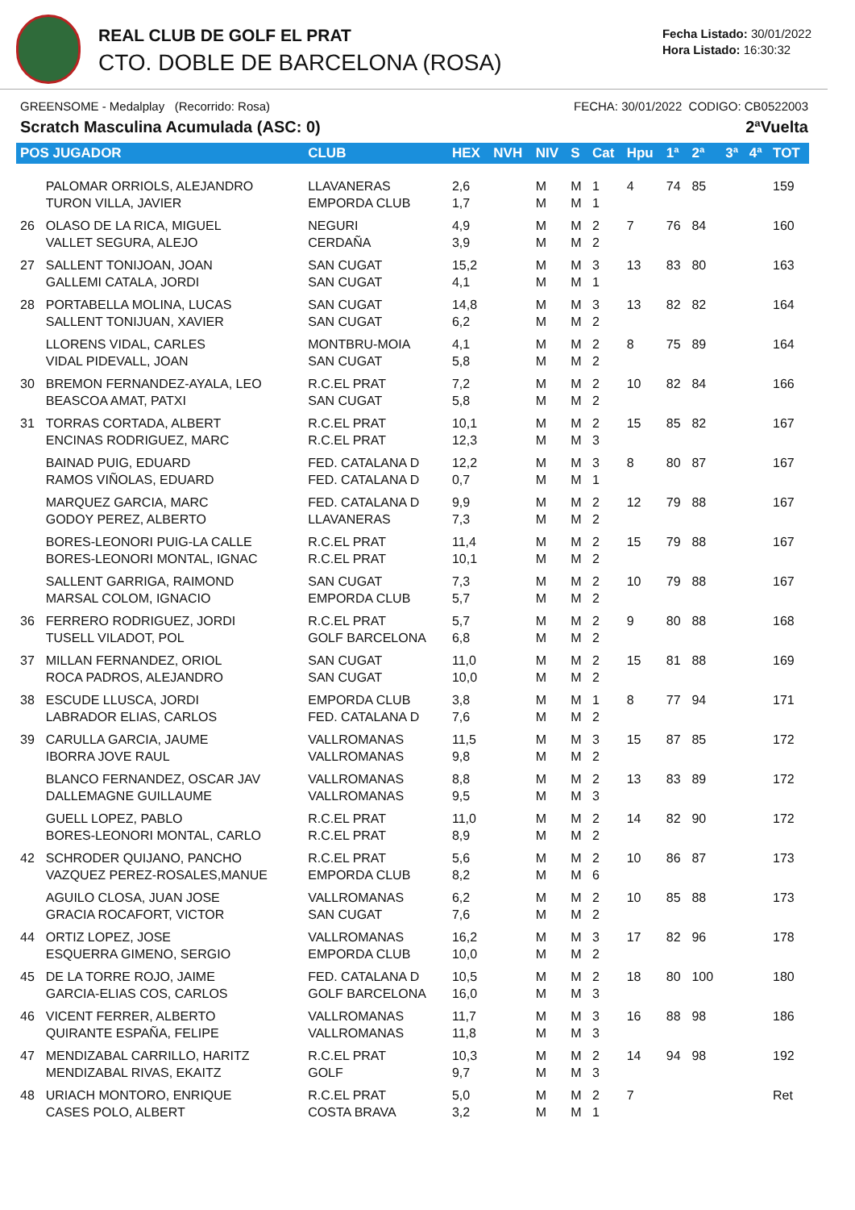REAL CLUB DE GOLF EL PRAT
CTO. DOBLE DE BARCELONA (ROSA)
Fecha Listado: 30/01/2022
Hora Listado: 16:30:32
GREENSOME - Medalplay (Recorrido: Rosa) FECHA: 30/01/2022 CODIGO: CB0522003
Scratch Masculina Acumulada (ASC: 0) 2ªVuelta
| POS JUGADOR | | CLUB | HEX | NVH | NIV | S | Cat | Hpu | 1ª | 2ª | 3ª | 4ª | TOT |
| --- | --- | --- | --- | --- | --- | --- | --- | --- | --- | --- | --- | --- | --- |
| | PALOMAR ORRIOLS, ALEJANDRO TURON VILLA, JAVIER | LLAVANERAS EMPORDA CLUB | 2,6 1,7 | | M M | M M | 1 1 | 4 | 74 | 85 | | | 159 |
| 26 | OLASO DE LA RICA, MIGUEL VALLET SEGURA, ALEJO | NEGURI CERDAÑA | 4,9 3,9 | | M M | M M | 2 2 | 7 | 76 | 84 | | | 160 |
| 27 | SALLENT TONIJOAN, JOAN GALLEMI CATALA, JORDI | SAN CUGAT SAN CUGAT | 15,2 4,1 | | M M | M M | 3 1 | 13 | 83 | 80 | | | 163 |
| 28 | PORTABELLA MOLINA, LUCAS SALLENT TONIJUAN, XAVIER | SAN CUGAT SAN CUGAT | 14,8 6,2 | | M M | M M | 3 2 | 13 | 82 | 82 | | | 164 |
| | LLORENS VIDAL, CARLES VIDAL PIDEVALL, JOAN | MONTBRU-MOIA SAN CUGAT | 4,1 5,8 | | M M | M M | 2 2 | 8 | 75 | 89 | | | 164 |
| 30 | BREMON FERNANDEZ-AYALA, LEO BEASCOA AMAT, PATXI | R.C.EL PRAT SAN CUGAT | 7,2 5,8 | | M M | M M | 2 2 | 10 | 82 | 84 | | | 166 |
| 31 | TORRAS CORTADA, ALBERT ENCINAS RODRIGUEZ, MARC | R.C.EL PRAT R.C.EL PRAT | 10,1 12,3 | | M M | M M | 2 3 | 15 | 85 | 82 | | | 167 |
| | BAINAD PUIG, EDUARD RAMOS VIÑOLAS, EDUARD | FED. CATALANA D FED. CATALANA D | 12,2 0,7 | | M M | M M | 3 1 | 8 | 80 | 87 | | | 167 |
| | MARQUEZ GARCIA, MARC GODOY PEREZ, ALBERTO | FED. CATALANA D LLAVANERAS | 9,9 7,3 | | M M | M M | 2 2 | 12 | 79 | 88 | | | 167 |
| | BORES-LEONORI PUIG-LA CALLE BORES-LEONORI MONTAL, IGNAC | R.C.EL PRAT R.C.EL PRAT | 11,4 10,1 | | M M | M M | 2 2 | 15 | 79 | 88 | | | 167 |
| | SALLENT GARRIGA, RAIMOND MARSAL COLOM, IGNACIO | SAN CUGAT EMPORDA CLUB | 7,3 5,7 | | M M | M M | 2 2 | 10 | 79 | 88 | | | 167 |
| 36 | FERRERO RODRIGUEZ, JORDI TUSELL VILADOT, POL | R.C.EL PRAT GOLF BARCELONA | 5,7 6,8 | | M M | M M | 2 2 | 9 | 80 | 88 | | | 168 |
| 37 | MILLAN FERNANDEZ, ORIOL ROCA PADROS, ALEJANDRO | SAN CUGAT SAN CUGAT | 11,0 10,0 | | M M | M M | 2 2 | 15 | 81 | 88 | | | 169 |
| 38 | ESCUDE LLUSCA, JORDI LABRADOR ELIAS, CARLOS | EMPORDA CLUB FED. CATALANA D | 3,8 7,6 | | M M | M M | 1 2 | 8 | 77 | 94 | | | 171 |
| 39 | CARULLA GARCIA, JAUME IBORRA JOVE RAUL | VALLROMANAS VALLROMANAS | 11,5 9,8 | | M M | M M | 3 2 | 15 | 87 | 85 | | | 172 |
| | BLANCO FERNANDEZ, OSCAR JAV DALLEMAGNE GUILLAUME | VALLROMANAS VALLROMANAS | 8,8 9,5 | | M M | M M | 2 3 | 13 | 83 | 89 | | | 172 |
| | GUELL LOPEZ, PABLO BORES-LEONORI MONTAL, CARLO | R.C.EL PRAT R.C.EL PRAT | 11,0 8,9 | | M M | M M | 2 2 | 14 | 82 | 90 | | | 172 |
| 42 | SCHRODER QUIJANO, PANCHO VAZQUEZ PEREZ-ROSALES,MANUE | R.C.EL PRAT EMPORDA CLUB | 5,6 8,2 | | M M | M M | 2 6 | 10 | 86 | 87 | | | 173 |
| | AGUILO CLOSA, JUAN JOSE GRACIA ROCAFORT, VICTOR | VALLROMANAS SAN CUGAT | 6,2 7,6 | | M M | M M | 2 2 | 10 | 85 | 88 | | | 173 |
| 44 | ORTIZ LOPEZ, JOSE ESQUERRA GIMENO, SERGIO | VALLROMANAS EMPORDA CLUB | 16,2 10,0 | | M M | M M | 3 2 | 17 | 82 | 96 | | | 178 |
| 45 | DE LA TORRE ROJO, JAIME GARCIA-ELIAS COS, CARLOS | FED. CATALANA D GOLF BARCELONA | 10,5 16,0 | | M M | M M | 2 3 | 18 | 80 | 100 | | | 180 |
| 46 | VICENT FERRER, ALBERTO QUIRANTE ESPAÑA, FELIPE | VALLROMANAS VALLROMANAS | 11,7 11,8 | | M M | M M | 3 3 | 16 | 88 | 98 | | | 186 |
| 47 | MENDIZABAL CARRILLO, HARITZ MENDIZABAL RIVAS, EKAITZ | R.C.EL PRAT GOLF | 10,3 9,7 | | M M | M M | 2 3 | 14 | 94 | 98 | | | 192 |
| 48 | URIACH MONTORO, ENRIQUE CASES POLO, ALBERT | R.C.EL PRAT COSTA BRAVA | 5,0 3,2 | | M M | M M | 2 1 | 7 | | | | | Ret |